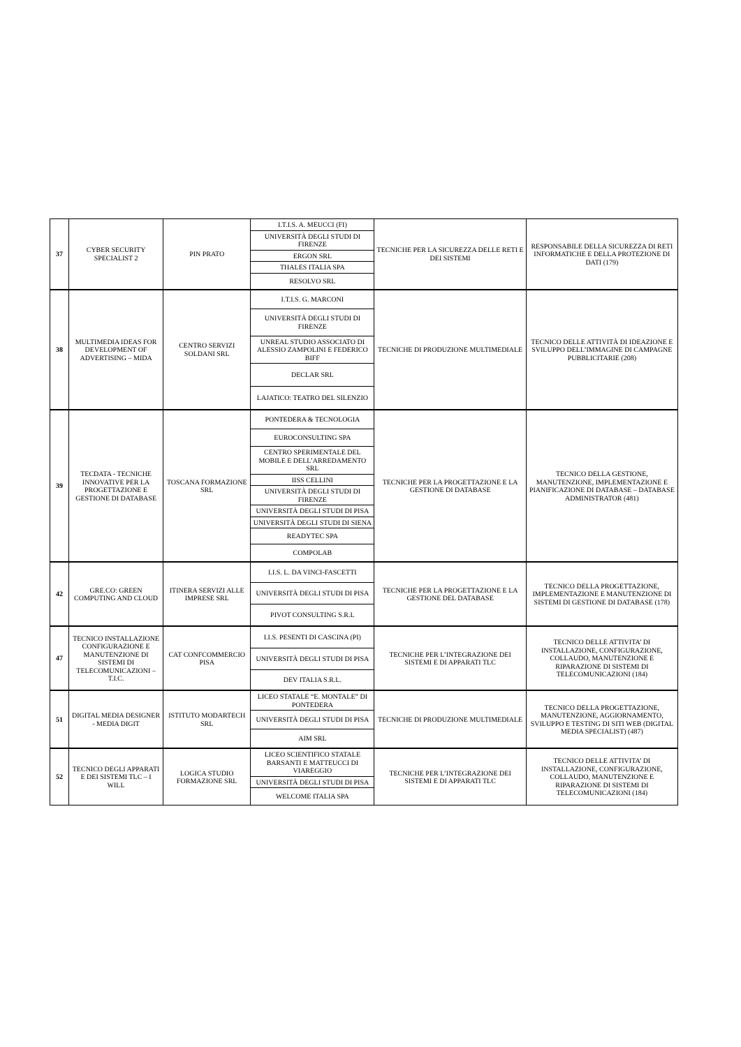| 37 | CYBER SECURITY SPECIALIST 2 | PIN PRATO | I.T.I.S. A. MEUCCI (FI) | TECNICHE PER LA SICUREZZA DELLE RETI E DEI SISTEMI | RESPONSABILE DELLA SICUREZZA DI RETI INFORMATICHE E DELLA PROTEZIONE DI DATI (179) |
| | | | UNIVERSITÀ DEGLI STUDI DI FIRENZE | | |
| | | | ERGON SRL | | |
| | | | THALES ITALIA SPA | | |
| | | | RESOLVO SRL | | |
| 38 | MULTIMEDIA IDEAS FOR DEVELOPMENT OF ADVERTISING – MIDA | CENTRO SERVIZI SOLDANI SRL | I.T.I.S. G. MARCONI | TECNICHE DI PRODUZIONE MULTIMEDIALE | TECNICO DELLE ATTIVITÀ DI IDEAZIONE E SVILUPPO DELL’IMMAGINE DI CAMPAGNE PUBBLICITARIE (208) |
| | | | UNIVERSITÀ DEGLI STUDI DI FIRENZE | | |
| | | | UNREAL STUDIO ASSOCIATO DI ALESSIO ZAMPOLINI E FEDERICO BIFF | | |
| | | | DECLAR SRL | | |
| | | | LAJATICO: TEATRO DEL SILENZIO | | |
| 39 | TECDATA - TECNICHE INNOVATIVE PER LA PROGETTAZIONE E GESTIONE DI DATABASE | TOSCANA FORMAZIONE SRL | PONTEDERA & TECNOLOGIA | TECNICHE PER LA PROGETTAZIONE E LA GESTIONE DI DATABASE | TECNICO DELLA GESTIONE, MANUTENZIONE, IMPLEMENTAZIONE E PIANIFICAZIONE DI DATABASE – DATABASE ADMINISTRATOR (481) |
| | | | EUROCONSULTING SPA | | |
| | | | CENTRO SPERIMENTALE DEL MOBILE E DELL’ARREDAMENTO SRL | | |
| | | | IISS CELLINI | | |
| | | | UNIVERSITÀ DEGLI STUDI DI FIRENZE | | |
| | | | UNIVERSITÀ DEGLI STUDI DI PISA | | |
| | | | UNIVERSITÀ DEGLI STUDI DI SIENA | | |
| | | | READYTEC SPA | | |
| | | | COMPOLAB | | |
| 42 | GRE.CO: GREEN COMPUTING AND CLOUD | ITINERA SERVIZI ALLE IMPRESE SRL | I.I.S. L. DA VINCI-FASCETTI | TECNICHE PER LA PROGETTAZIONE E LA GESTIONE DEL DATABASE | TECNICO DELLA PROGETTAZIONE, IMPLEMENTAZIONE E MANUTENZIONE DI SISTEMI DI GESTIONE DI DATABASE (178) |
| | | | UNIVERSITÀ DEGLI STUDI DI PISA | | |
| | | | PIVOT CONSULTING S.R.L | | |
| 47 | TECNICO INSTALLAZIONE CONFIGURAZIONE E MANUTENZIONE DI SISTEMI DI TELECOMUNICAZIONI – T.I.C. | CAT CONFCOMMERCIO PISA | I.I.S. PESENTI DI CASCINA (PI) | TECNICHE PER L’INTEGRAZIONE DEI SISTEMI E DI APPARATI TLC | TECNICO DELLE ATTIVITA’ DI INSTALLAZIONE, CONFIGURAZIONE, COLLAUDO, MANUTENZIONE E RIPARAZIONE DI SISTEMI DI TELECOMUNICAZIONI (184) |
| | | | UNIVERSITÀ DEGLI STUDI DI PISA | | |
| | | | DEV ITALIA S.R.L. | | |
| 51 | DIGITAL MEDIA DESIGNER - MEDIA DIGIT | ISTITUTO MODARTECH SRL | LICEO STATALE “E. MONTALE” DI PONTEDERA | TECNICHE DI PRODUZIONE MULTIMEDIALE | TECNICO DELLA PROGETTAZIONE, MANUTENZIONE, AGGIORNAMENTO, SVILUPPO E TESTING DI SITI WEB (DIGITAL MEDIA SPECIALIST) (487) |
| | | | UNIVERSITÀ DEGLI STUDI DI PISA | | |
| | | | AIM SRL | | |
| 52 | TECNICO DEGLI APPARATI E DEI SISTEMI TLC – I WILL | LOGICA STUDIO FORMAZIONE SRL | LICEO SCIENTIFICO STATALE BARSANTI E MATTEUCCI DI VIAREGGIO | TECNICHE PER L’INTEGRAZIONE DEI SISTEMI E DI APPARATI TLC | TECNICO DELLE ATTIVITA’ DI INSTALLAZIONE, CONFIGURAZIONE, COLLAUDO, MANUTENZIONE E RIPARAZIONE DI SISTEMI DI TELECOMUNICAZIONI (184) |
| | | | UNIVERSITÀ DEGLI STUDI DI PISA | | |
| | | | WELCOME ITALIA SPA | | |